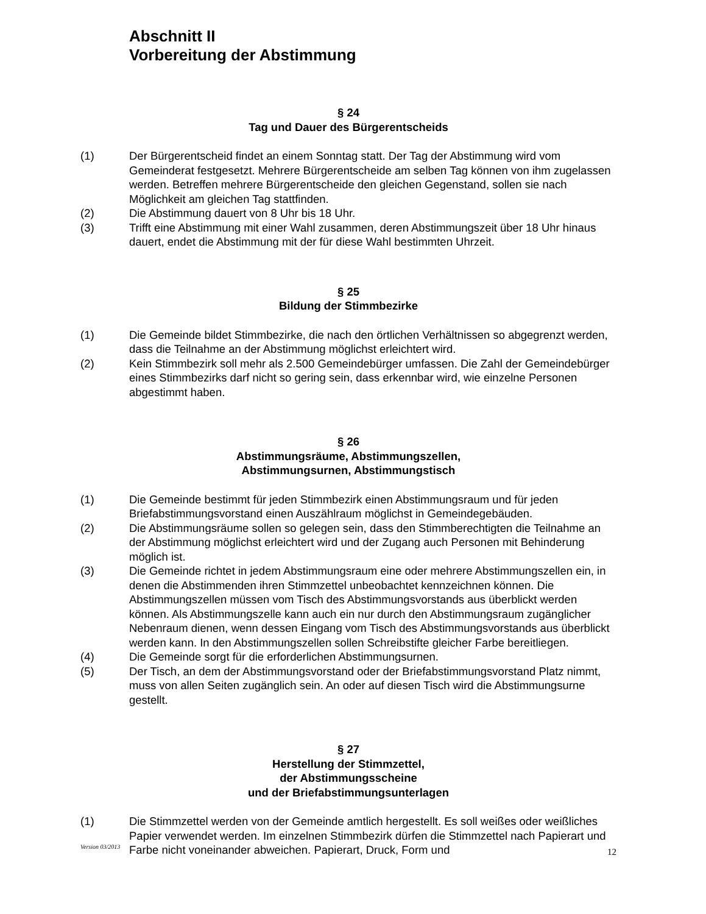Abschnitt II
Vorbereitung der Abstimmung
§ 24
Tag und Dauer des Bürgerentscheids
(1) Der Bürgerentscheid findet an einem Sonntag statt. Der Tag der Abstimmung wird vom Gemeinderat festgesetzt. Mehrere Bürgerentscheide am selben Tag können von ihm zugelassen werden. Betreffen mehrere Bürgerentscheide den gleichen Gegenstand, sollen sie nach Möglichkeit am gleichen Tag stattfinden.
(2) Die Abstimmung dauert von 8 Uhr bis 18 Uhr.
(3) Trifft eine Abstimmung mit einer Wahl zusammen, deren Abstimmungszeit über 18 Uhr hinaus dauert, endet die Abstimmung mit der für diese Wahl bestimmten Uhrzeit.
§ 25
Bildung der Stimmbezirke
(1) Die Gemeinde bildet Stimmbezirke, die nach den örtlichen Verhältnissen so abgegrenzt werden, dass die Teilnahme an der Abstimmung möglichst erleichtert wird.
(2) Kein Stimmbezirk soll mehr als 2.500 Gemeindebürger umfassen. Die Zahl der Gemeindebürger eines Stimmbezirks darf nicht so gering sein, dass erkennbar wird, wie einzelne Personen abgestimmt haben.
§ 26
Abstimmungsräume, Abstimmungszellen,
Abstimmungsurnen, Abstimmungstisch
(1) Die Gemeinde bestimmt für jeden Stimmbezirk einen Abstimmungsraum und für jeden Briefabstimmungsvorstand einen Auszählraum möglichst in Gemeindegebäuden.
(2) Die Abstimmungsräume sollen so gelegen sein, dass den Stimmberechtigten die Teilnahme an der Abstimmung möglichst erleichtert wird und der Zugang auch Personen mit Behinderung möglich ist.
(3) Die Gemeinde richtet in jedem Abstimmungsraum eine oder mehrere Abstimmungszellen ein, in denen die Abstimmenden ihren Stimmzettel unbeobachtet kennzeichnen können. Die Abstimmungszellen müssen vom Tisch des Abstimmungsvorstands aus überblickt werden können. Als Abstimmungszelle kann auch ein nur durch den Abstimmungsraum zugänglicher Nebenraum dienen, wenn dessen Eingang vom Tisch des Abstimmungsvorstands aus überblickt werden kann. In den Abstimmungszellen sollen Schreibstifte gleicher Farbe bereitliegen.
(4) Die Gemeinde sorgt für die erforderlichen Abstimmungsurnen.
(5) Der Tisch, an dem der Abstimmungsvorstand oder der Briefabstimmungsvorstand Platz nimmt, muss von allen Seiten zugänglich sein. An oder auf diesen Tisch wird die Abstimmungsurne gestellt.
§ 27
Herstellung der Stimmzettel,
der Abstimmungsscheine
und der Briefabstimmungsunterlagen
(1) Die Stimmzettel werden von der Gemeinde amtlich hergestellt. Es soll weißes oder weißliches Papier verwendet werden. Im einzelnen Stimmbezirk dürfen die Stimmzettel nach Papierart und Farbe nicht voneinander abweichen. Papierart, Druck, Form und
Version 03/2013 12